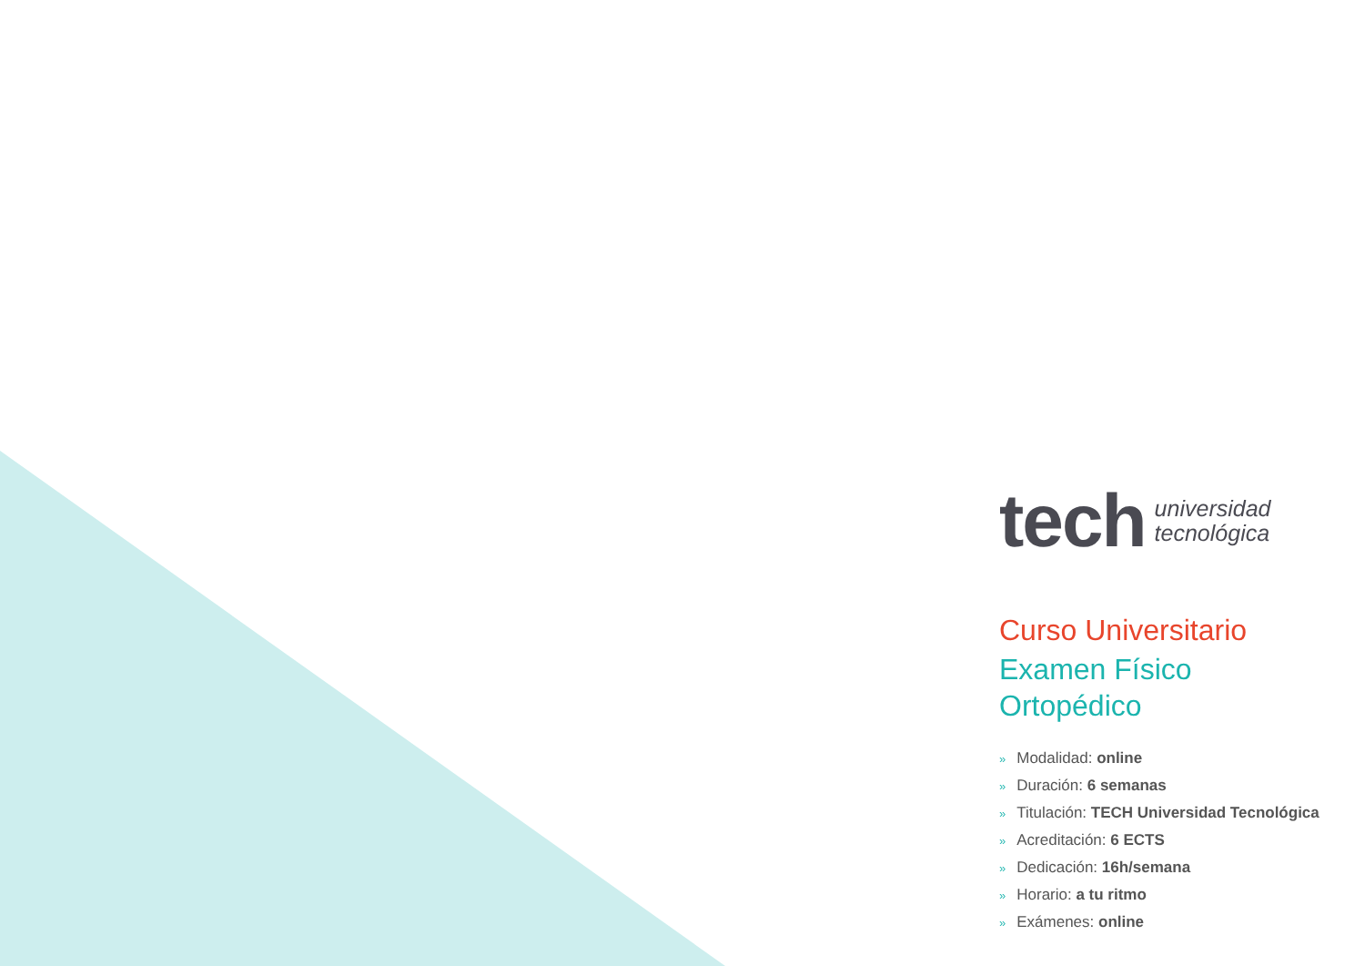tech
universidad
tecnológica
Curso Universitario
Examen Físico
Ortopédico
» Modalidad: online
» Duración: 6 semanas
» Titulación: TECH Universidad Tecnológica
» Acreditación: 6 ECTS
» Dedicación: 16h/semana
» Horario: a tu ritmo
» Exámenes: online